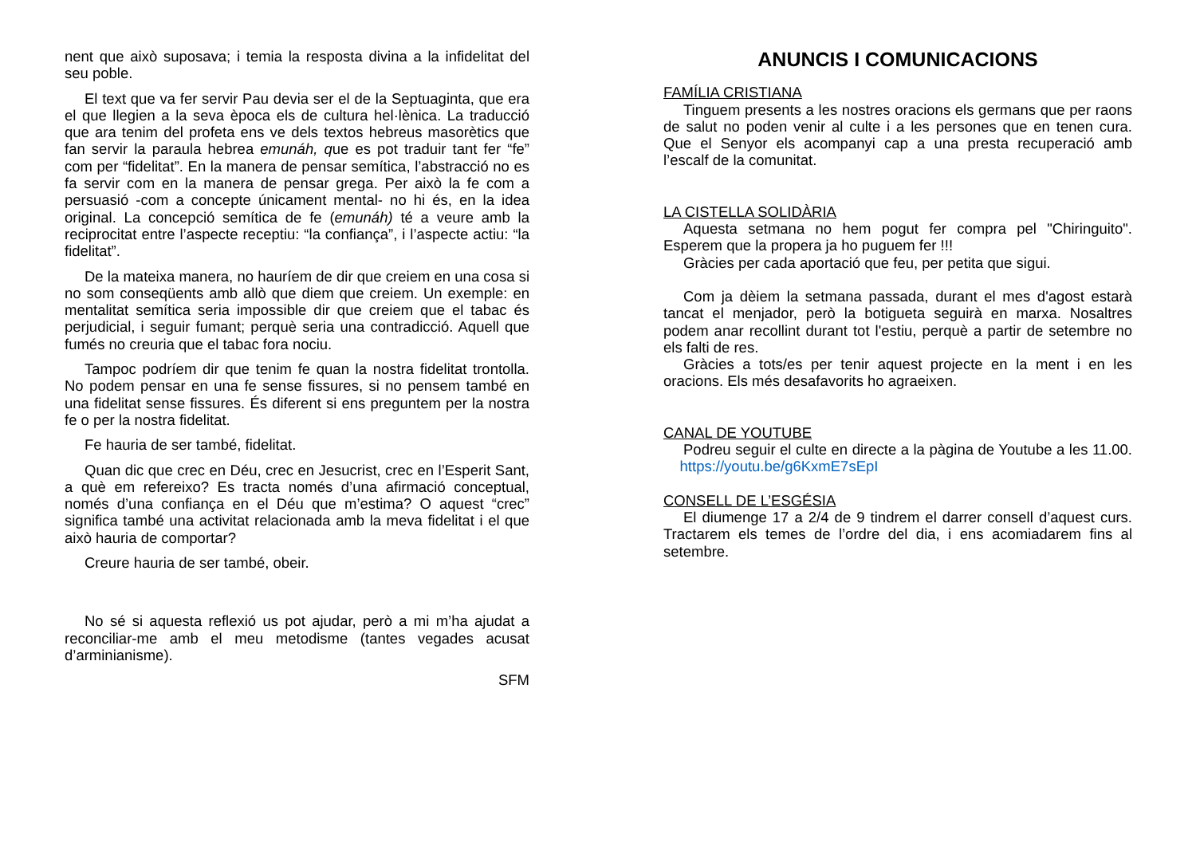nent que això suposava; i temia la resposta divina a la infidelitat del seu poble.
El text que va fer servir Pau devia ser el de la Septuaginta, que era el que llegien a la seva època els de cultura hel·lènica. La traducció que ara tenim del profeta ens ve dels textos hebreus masorètics que fan servir la paraula hebrea emunáh, que es pot traduir tant fer “fe” com per “fidelitat”. En la manera de pensar semítica, l’abstracció no es fa servir com en la manera de pensar grega. Per això la fe com a persuasió -com a concepte únicament mental- no hi és, en la idea original. La concepció semítica de fe (emunáh) té a veure amb la reciprocitat entre l’aspecte receptiu: “la confiança”, i l’aspecte actiu: “la fidelitat”.
De la mateixa manera, no hauríem de dir que creiem en una cosa si no som conseqüents amb allò que diem que creiem. Un exemple: en mentalitat semítica seria impossible dir que creiem que el tabac és perjudicial, i seguir fumant; perquè seria una contradicció. Aquell que fumés no creuria que el tabac fora nociu.
Tampoc podríem dir que tenim fe quan la nostra fidelitat trontolla. No podem pensar en una fe sense fissures, si no pensem també en una fidelitat sense fissures. És diferent si ens preguntem per la nostra fe o per la nostra fidelitat.
Fe hauria de ser també, fidelitat.
Quan dic que crec en Déu, crec en Jesucrist, crec en l’Esperit Sant, a què em refereixo? Es tracta només d’una afirmació conceptual, només d’una confiança en el Déu que m’estima? O aquest “crec” significa també una activitat relacionada amb la meva fidelitat i el que això hauria de comportar?
Creure hauria de ser també, obeir.
No sé si aquesta reflexió us pot ajudar, però a mi m’ha ajudat a reconciliar-me amb el meu metodisme (tantes vegades acusat d’arminianisme).
SFM
ANUNCIS I COMUNICACIONS
FAMÍLIA CRISTIANA
Tinguem presents a les nostres oracions els germans que per raons de salut no poden venir al culte i a les persones que en tenen cura. Que el Senyor els acompanyi cap a una presta recuperació amb l’escalf de la comunitat.
LA CISTELLA SOLIDÀRIA
Aquesta setmana no hem pogut fer compra pel "Chiringuito". Esperem que la propera ja ho puguem fer !!!
Gràcies per cada aportació que feu, per petita que sigui.
Com ja dèiem la setmana passada, durant el mes d'agost estarà tancat el menjador, però la botigueta seguirà en marxa. Nosaltres podem anar recollint durant tot l'estiu, perquè a partir de setembre no els falti de res.
Gràcies a tots/es per tenir aquest projecte en la ment i en les oracions. Els més desafavorits ho agraeixen.
CANAL DE YOUTUBE
Podreu seguir el culte en directe a la pàgina de Youtube a les 11.00. https://youtu.be/g6KxmE7sEpI
CONSELL DE L’ESGÉSIA
El diumenge 17 a 2/4 de 9 tindrem el darrer consell d’aquest curs. Tractarem els temes de l’ordre del dia, i ens acomiadarem fins al setembre.